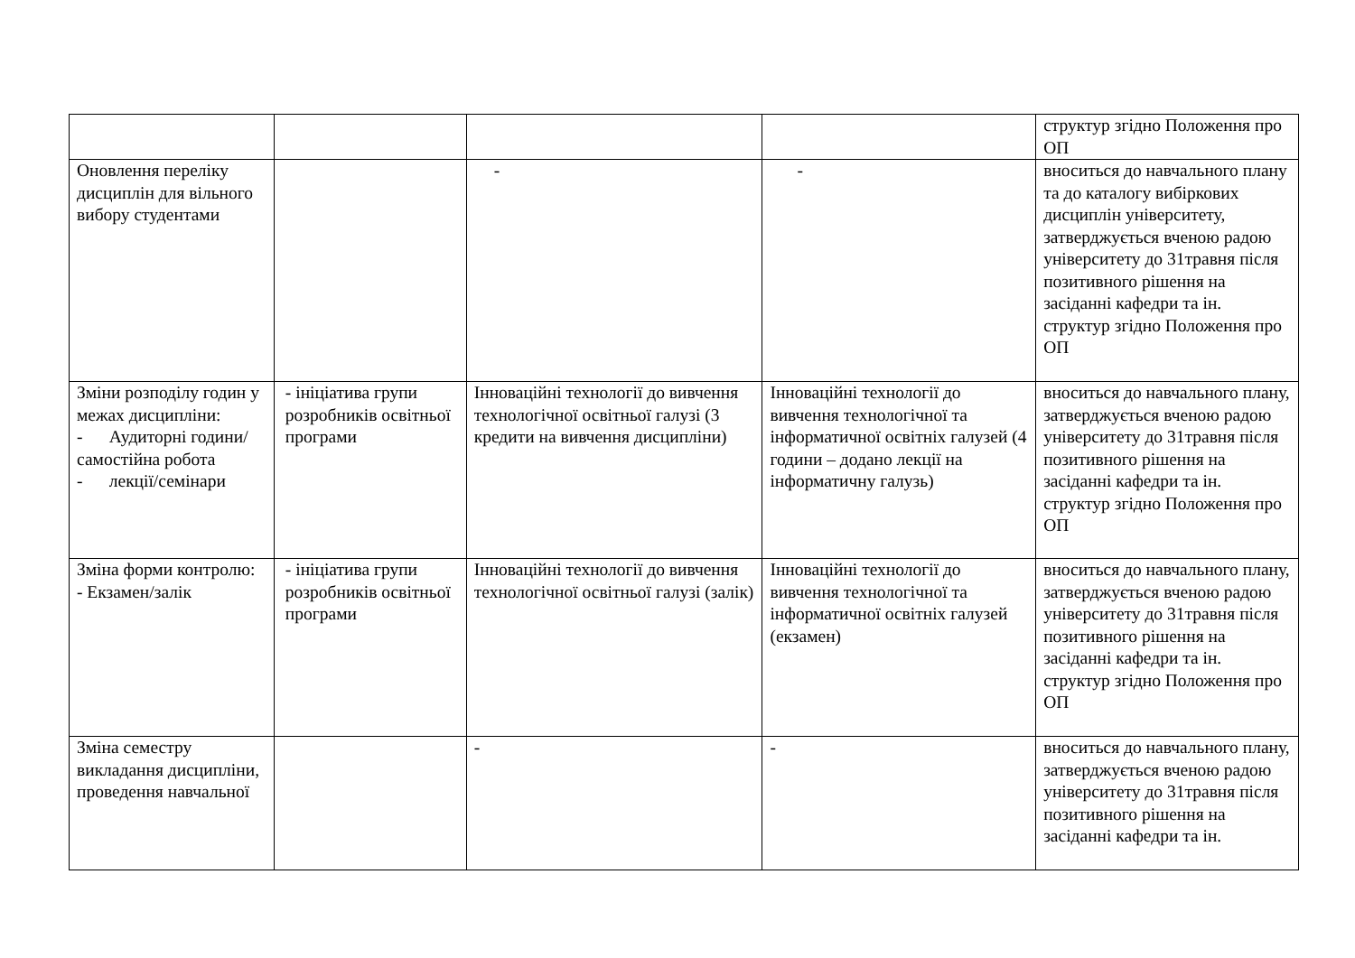| | | | | структур згідно Положення про ОП |
| Оновлення переліку дисциплін для вільного вибору студентами | | - | - | вноситься до навчального плану та до каталогу вибіркових дисциплін університету, затверджується вченою радою університету до 31травня після позитивного рішення на засіданні кафедри та ін. структур згідно Положення про ОП |
| Зміни розподілу годин у межах дисципліни: - Аудиторні години/самостійна робота - лекції/семінари | - ініціатива групи розробників освітньої програми | Інноваційні технології до вивчення технологічної освітньої галузі (3 кредити на вивчення дисципліни) | Інноваційні технології до вивчення технологічної та інформатичної освітніх галузей (4 години – додано лекції на інформатичну галузь) | вноситься до навчального плану, затверджується вченою радою університету до 31травня після позитивного рішення на засіданні кафедри та ін. структур згідно Положення про ОП |
| Зміна форми контролю: - Екзамен/залік | - ініціатива групи розробників освітньої програми | Інноваційні технології до вивчення технологічної освітньої галузі (залік) | Інноваційні технології до вивчення технологічної та інформатичної освітніх галузей (екзамен) | вноситься до навчального плану, затверджується вченою радою університету до 31травня після позитивного рішення на засіданні кафедри та ін. структур згідно Положення про ОП |
| Зміна семестру викладання дисципліни, проведення навчальної | | - | - | вноситься до навчального плану, затверджується вченою радою університету до 31травня після позитивного рішення на засіданні кафедри та ін. |